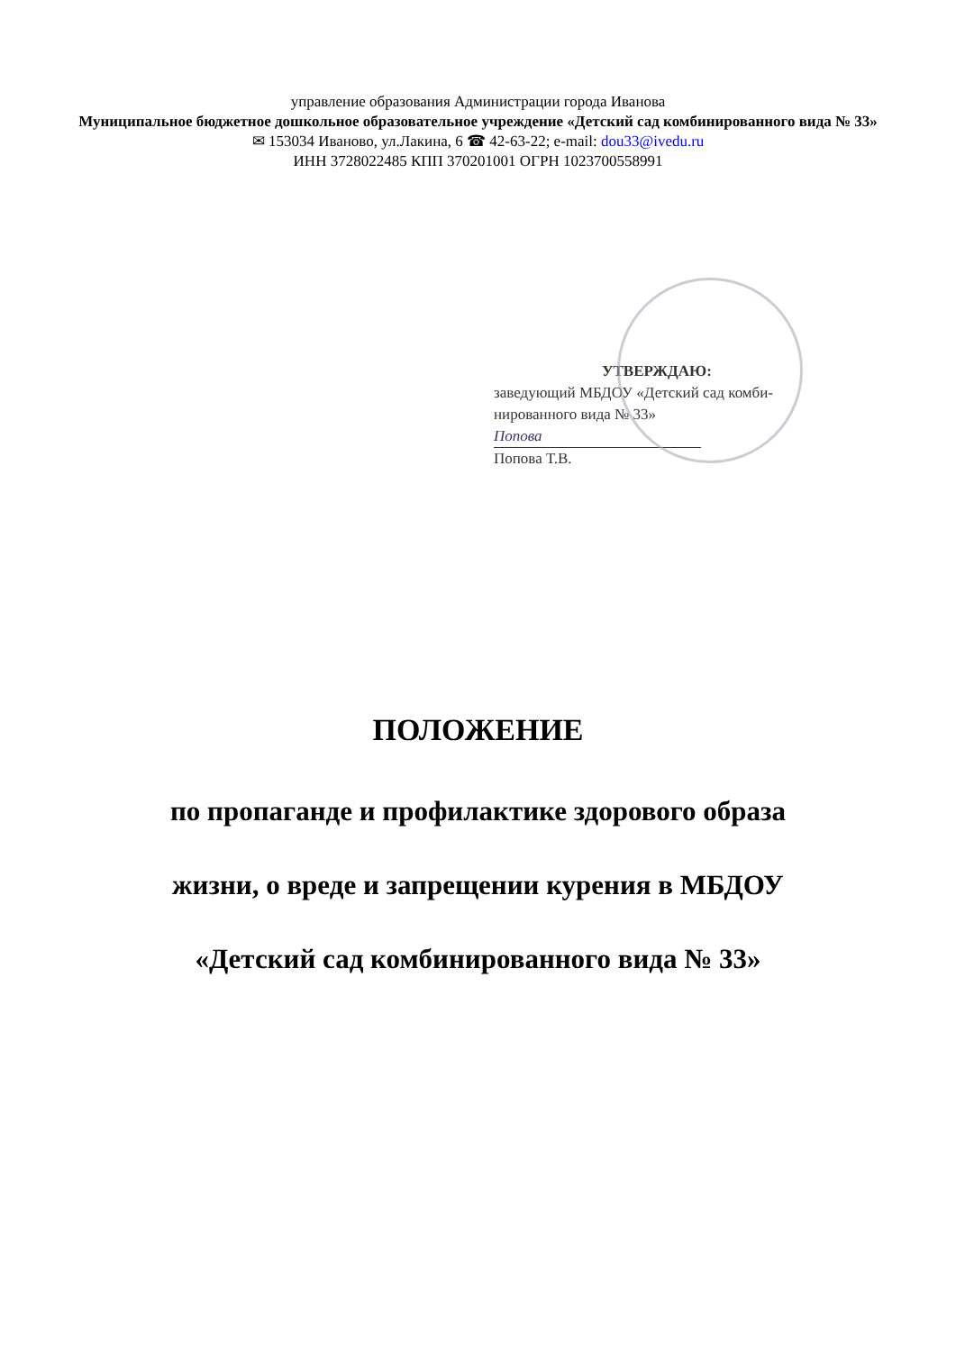управление образования Администрации города Иванова
Муниципальное бюджетное дошкольное образовательное учреждение «Детский сад комбинированного вида № 33»
✉ 153034 Иваново, ул.Лакина, 6 ☎ 42-63-22; e-mail: dou33@ivedu.ru
ИНН 3728022485 КПП 370201001 ОГРН 1023700558991
УТВЕРЖДАЮ:
заведующий МБДОУ «Детский сад комби-нированного вида № 33»
Попова
Попова Т.В.
ПОЛОЖЕНИЕ
по пропаганде и профилактике здорового образа
жизни, о вреде и запрещении курения в МБДОУ
«Детский сад комбинированного вида № 33»